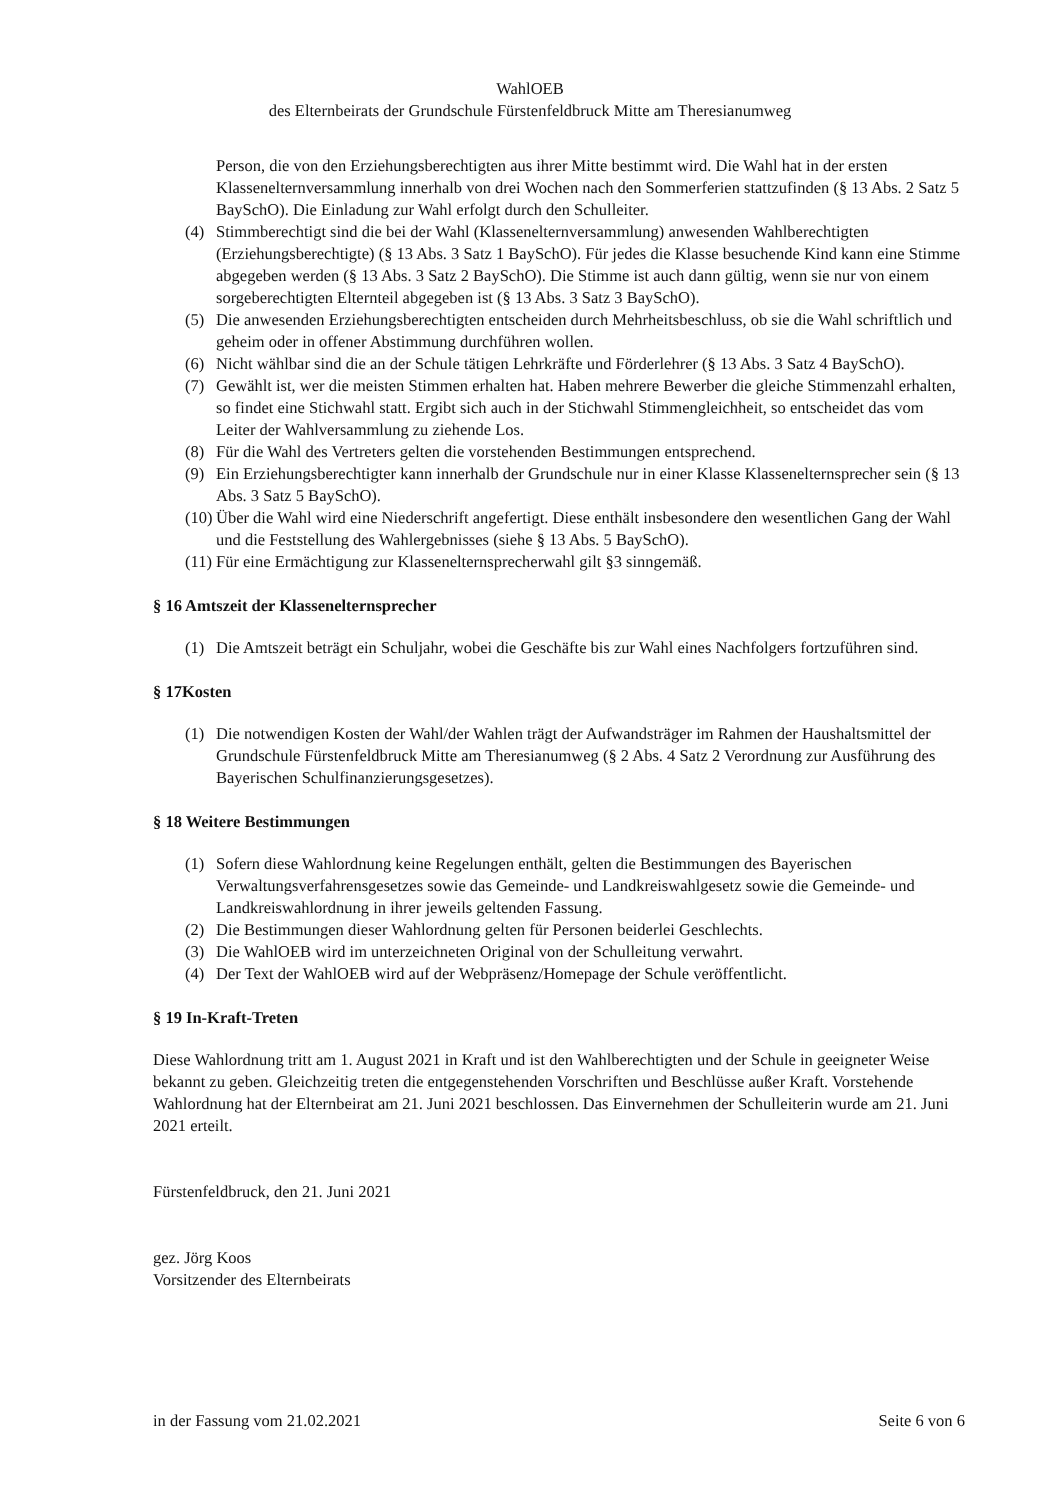WahlOEB
des Elternbeirats der Grundschule Fürstenfeldbruck Mitte am Theresianumweg
Person, die von den Erziehungsberechtigten aus ihrer Mitte bestimmt wird. Die Wahl hat in der ersten Klassenelternversammlung innerhalb von drei Wochen nach den Sommerferien stattzufinden (§ 13 Abs. 2 Satz 5 BaySchO). Die Einladung zur Wahl erfolgt durch den Schulleiter.
(4) Stimmberechtigt sind die bei der Wahl (Klassenelternversammlung) anwesenden Wahlberechtigten (Erziehungsberechtigte) (§ 13 Abs. 3 Satz 1 BaySchO). Für jedes die Klasse besuchende Kind kann eine Stimme abgegeben werden (§ 13 Abs. 3 Satz 2 BaySchO). Die Stimme ist auch dann gültig, wenn sie nur von einem sorgeberechtigten Elternteil abgegeben ist (§ 13 Abs. 3 Satz 3 BaySchO).
(5) Die anwesenden Erziehungsberechtigten entscheiden durch Mehrheitsbeschluss, ob sie die Wahl schriftlich und geheim oder in offener Abstimmung durchführen wollen.
(6) Nicht wählbar sind die an der Schule tätigen Lehrkräfte und Förderlehrer (§ 13 Abs. 3 Satz 4 BaySchO).
(7) Gewählt ist, wer die meisten Stimmen erhalten hat. Haben mehrere Bewerber die gleiche Stimmenzahl erhalten, so findet eine Stichwahl statt. Ergibt sich auch in der Stichwahl Stimmengleichheit, so entscheidet das vom Leiter der Wahlversammlung zu ziehende Los.
(8) Für die Wahl des Vertreters gelten die vorstehenden Bestimmungen entsprechend.
(9) Ein Erziehungsberechtigter kann innerhalb der Grundschule nur in einer Klasse Klassenelternsprecher sein (§ 13 Abs. 3 Satz 5 BaySchO).
(10) Über die Wahl wird eine Niederschrift angefertigt. Diese enthält insbesondere den wesentlichen Gang der Wahl und die Feststellung des Wahlergebnisses (siehe § 13 Abs. 5 BaySchO).
(11) Für eine Ermächtigung zur Klassenelternsprecherwahl gilt §3 sinngemäß.
§ 16 Amtszeit der Klassenelternsprecher
(1) Die Amtszeit beträgt ein Schuljahr, wobei die Geschäfte bis zur Wahl eines Nachfolgers fortzuführen sind.
§ 17Kosten
(1) Die notwendigen Kosten der Wahl/der Wahlen trägt der Aufwandsträger im Rahmen der Haushaltsmittel der Grundschule Fürstenfeldbruck Mitte am Theresianumweg (§ 2 Abs. 4 Satz 2 Verordnung zur Ausführung des Bayerischen Schulfinanzierungsgesetzes).
§ 18 Weitere Bestimmungen
(1) Sofern diese Wahlordnung keine Regelungen enthält, gelten die Bestimmungen des Bayerischen Verwaltungsverfahrensgesetzes sowie das Gemeinde- und Landkreiswahlgesetz sowie die Gemeinde- und Landkreiswahlordnung in ihrer jeweils geltenden Fassung.
(2) Die Bestimmungen dieser Wahlordnung gelten für Personen beiderlei Geschlechts.
(3) Die WahlOEB wird im unterzeichneten Original von der Schulleitung verwahrt.
(4) Der Text der WahlOEB wird auf der Webpräsenz/Homepage der Schule veröffentlicht.
§ 19 In-Kraft-Treten
Diese Wahlordnung tritt am 1. August 2021 in Kraft und ist den Wahlberechtigten und der Schule in geeigneter Weise bekannt zu geben. Gleichzeitig treten die entgegenstehenden Vorschriften und Beschlüsse außer Kraft. Vorstehende Wahlordnung hat der Elternbeirat am 21. Juni 2021 beschlossen. Das Einvernehmen der Schulleiterin wurde am 21. Juni 2021 erteilt.
Fürstenfeldbruck, den 21. Juni 2021
gez. Jörg Koos
Vorsitzender des Elternbeirats
in der Fassung vom 21.02.2021 Seite 6 von 6